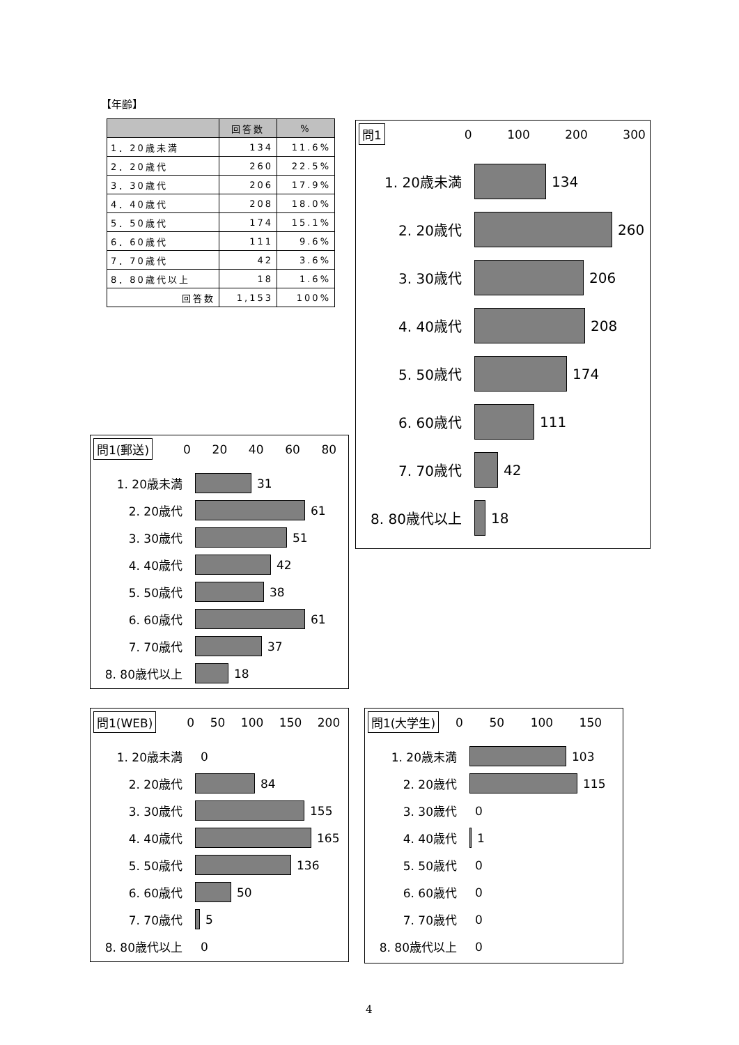【年齢】
| | 回答数 | % |
| --- | --- | --- |
| 1．20歳未満 | 134 | 11.6% |
| 2．20歳代 | 260 | 22.5% |
| 3．30歳代 | 206 | 17.9% |
| 4．40歳代 | 208 | 18.0% |
| 5．50歳代 | 174 | 15.1% |
| 6．60歳代 | 111 | 9.6% |
| 7．70歳代 | 42 | 3.6% |
| 8．80歳代以上 | 18 | 1.6% |
| 回答数 | 1,153 | 100% |
問1
0 100 200 300
1. 20歳未満 134
2. 20歳代 260
3. 30歳代 206
4. 40歳代 208
5. 50歳代 174
6. 60歳代 111
7. 70歳代 42
8. 80歳代以上 18
問1(郵送)
0 20 40 60 80
1. 20歳未満 31
2. 20歳代 61
3. 30歳代 51
4. 40歳代 42
5. 50歳代 38
6. 60歳代 61
7. 70歳代 37
8. 80歳代以上 18
問1(WEB)
0 50 100 150 200
1. 20歳未満 0
2. 20歳代 84
3. 30歳代 155
4. 40歳代 165
5. 50歳代 136
6. 60歳代 50
7. 70歳代 5
8. 80歳代以上 0
問1(大学生)
0 50 100 150
1. 20歳未満 103
2. 20歳代 115
3. 30歳代 0
4. 40歳代 1
5. 50歳代 0
6. 60歳代 0
7. 70歳代 0
8. 80歳代以上 0
4